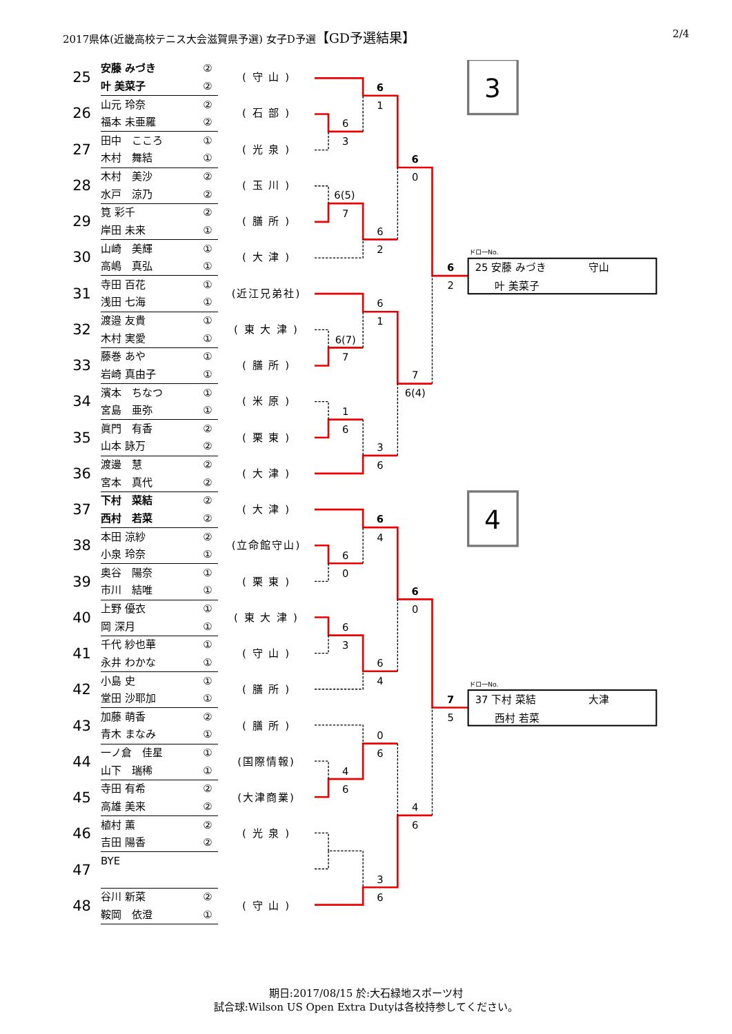2017県体(近畿高校テニス大会滋賀県予選) 女子D予選【GD予選結果】 2/4
| 25 | 安藤 みづき | ② | ( 守 山 ) |
| | 叶 美菜子 | ② | |
| 26 | 山元 玲奈 | ② | ( 石 部 ) |
| | 福本 未亜羅 | ② | |
| 27 | 田中 こころ | ① | ( 光 泉 ) |
| | 木村 舞結 | ① | |
| 28 | 木村 美沙 | ② | ( 玉 川 ) |
| | 水戸 涼乃 | ② | |
| 29 | 筧 彩千 | ② | ( 膳 所 ) |
| | 岸田 未来 | ① | |
| 30 | 山崎 美輝 | ① | ( 大 津 ) |
| | 高嶋 真弘 | ① | |
| 31 | 寺田 百花 | ① | (近江兄弟社) |
| | 浅田 七海 | ① | |
| 32 | 渡邉 友貴 | ① | ( 東 大 津 ) |
| | 木村 実愛 | ① | |
| 33 | 藤巻 あや | ① | ( 膳 所 ) |
| | 岩崎 真由子 | ① | |
| 34 | 濱本 ちなつ | ① | ( 米 原 ) |
| | 宮島 亜弥 | ① | |
| 35 | 眞門 有香 | ② | ( 栗 東 ) |
| | 山本 詠万 | ② | |
| 36 | 渡邊 慧 | ② | ( 大 津 ) |
| | 宮本 真代 | ② | |
| 37 | 下村 菜結 | ② | ( 大 津 ) |
| | 西村 若菜 | ② | |
| 38 | 本田 涼紗 | ② | (立命館守山) |
| | 小泉 玲奈 | ① | |
| 39 | 奥谷 陽奈 | ① | ( 栗 東 ) |
| | 市川 結唯 | ① | |
| 40 | 上野 優衣 | ① | ( 東 大 津 ) |
| | 岡 深月 | ① | |
| 41 | 千代 紗也華 | ① | ( 守 山 ) |
| | 永井 わかな | ① | |
| 42 | 小島 史 | ① | ( 膳 所 ) |
| | 堂田 沙耶加 | ① | |
| 43 | 加藤 萌香 | ② | ( 膳 所 ) |
| | 青木 まなみ | ① | |
| 44 | 一ノ倉 佳星 | ① | (国際情報) |
| | 山下 瑞稀 | ① | |
| 45 | 寺田 有希 | ② | (大津商業) |
| | 高雄 美来 | ② | |
| 46 | 植村 薫 | ② | ( 光 泉 ) |
| | 吉田 陽香 | ② | |
| 47 | BYE | | |
| 48 | 谷川 新菜 | ② | ( 守 山 ) |
| | 鞍岡 依澄 | ① | |
6
1
6
3
6
0
6(5)
7
6
2
6
2
6
1
6(7)
7
7
6(4)
1
6
3
6
6
4
6
0
6
0
6
3
6
4
7
5
0
6
4
6
4
6
3
6
3
ドロ一No.
25 安藤 みづき
守山
叶 美菜子
4
ドロ一No.
37 下村 菜結
大津
西村 若菜
期日:2017/08/15 於:大石緑地スポーツ村
試合球:Wilson US Open Extra Dutyは各校持参してください。